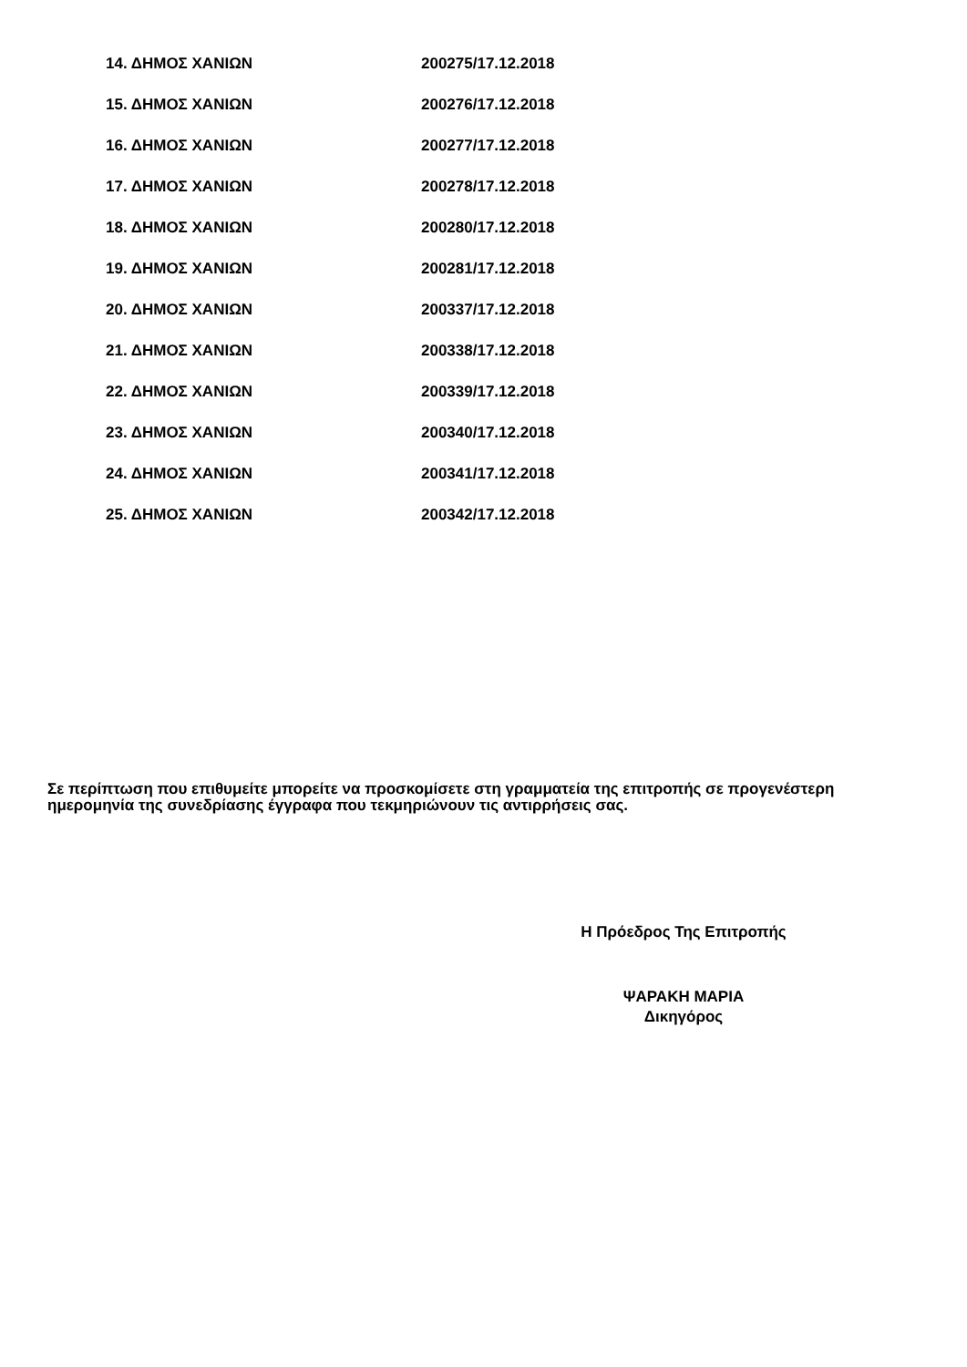14. ΔΗΜΟΣ ΧΑΝΙΩΝ 200275/17.12.2018
15. ΔΗΜΟΣ ΧΑΝΙΩΝ 200276/17.12.2018
16. ΔΗΜΟΣ ΧΑΝΙΩΝ 200277/17.12.2018
17. ΔΗΜΟΣ ΧΑΝΙΩΝ 200278/17.12.2018
18. ΔΗΜΟΣ ΧΑΝΙΩΝ 200280/17.12.2018
19. ΔΗΜΟΣ ΧΑΝΙΩΝ 200281/17.12.2018
20. ΔΗΜΟΣ ΧΑΝΙΩΝ 200337/17.12.2018
21. ΔΗΜΟΣ ΧΑΝΙΩΝ 200338/17.12.2018
22. ΔΗΜΟΣ ΧΑΝΙΩΝ 200339/17.12.2018
23. ΔΗΜΟΣ ΧΑΝΙΩΝ 200340/17.12.2018
24. ΔΗΜΟΣ ΧΑΝΙΩΝ 200341/17.12.2018
25. ΔΗΜΟΣ ΧΑΝΙΩΝ 200342/17.12.2018
Σε περίπτωση που επιθυμείτε μπορείτε να προσκομίσετε στη γραμματεία της επιτροπής σε προγενέστερη ημερομηνία της συνεδρίασης έγγραφα που τεκμηριώνουν τις αντιρρήσεις σας.
Η Πρόεδρος Της Επιτροπής
ΨΑΡΑΚΗ ΜΑΡΙΑ
Δικηγόρος